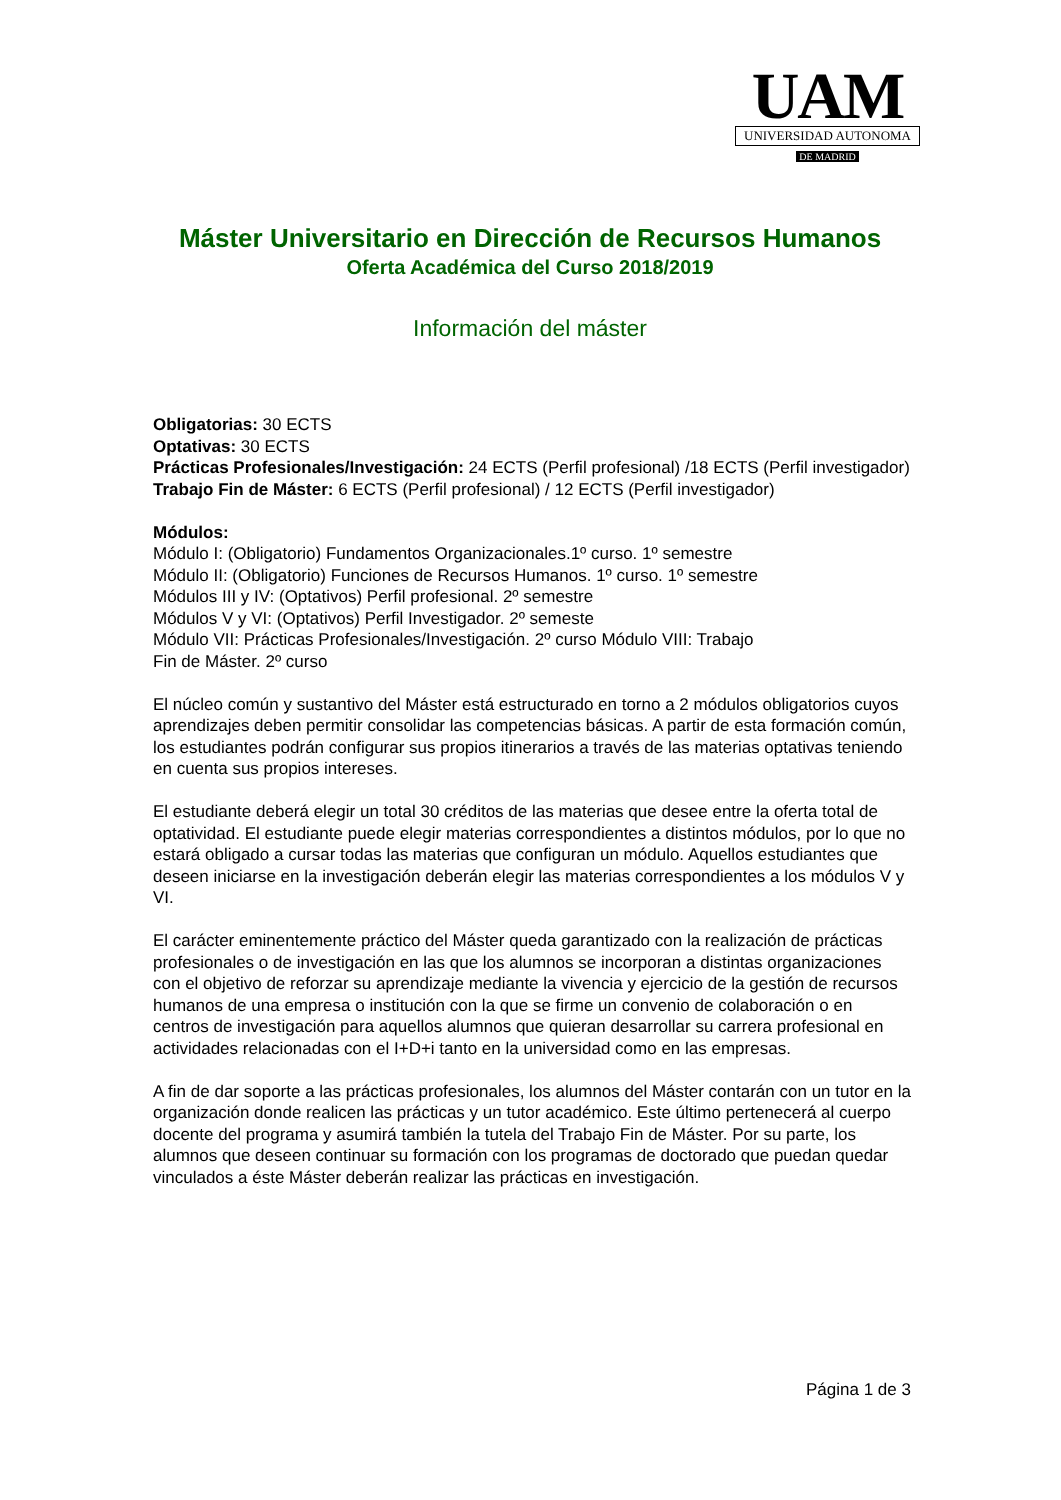UAM
UNIVERSIDAD AUTONOMA
DE MADRID
Máster Universitario en Dirección de Recursos Humanos
Oferta Académica del Curso 2018/2019
Información del máster
Obligatorias: 30 ECTS
Optativas: 30 ECTS
Prácticas Profesionales/Investigación: 24 ECTS (Perfil profesional) /18 ECTS (Perfil investigador)
Trabajo Fin de Máster: 6 ECTS (Perfil profesional) / 12 ECTS (Perfil investigador)
Módulos:
Módulo I: (Obligatorio) Fundamentos Organizacionales.1º curso. 1º semestre
Módulo II: (Obligatorio) Funciones de Recursos Humanos. 1º curso. 1º semestre
Módulos III y IV: (Optativos) Perfil profesional. 2º semestre
Módulos V y VI: (Optativos) Perfil Investigador. 2º semeste
Módulo VII: Prácticas Profesionales/Investigación. 2º curso Módulo VIII: Trabajo
Fin de Máster. 2º curso
El núcleo común y sustantivo del Máster está estructurado en torno a 2 módulos obligatorios cuyos aprendizajes deben permitir consolidar las competencias básicas. A partir de esta formación común, los estudiantes podrán configurar sus propios itinerarios a través de las materias optativas teniendo en cuenta sus propios intereses.
El estudiante deberá elegir un total 30 créditos de las materias que desee entre la oferta total de optatividad. El estudiante puede elegir materias correspondientes a distintos módulos, por lo que no estará obligado a cursar todas las materias que configuran un módulo. Aquellos estudiantes que deseen iniciarse en la investigación deberán elegir las materias correspondientes a los módulos V y VI.
El carácter eminentemente práctico del Máster queda garantizado con la realización de prácticas profesionales o de investigación en las que los alumnos se incorporan a distintas organizaciones con el objetivo de reforzar su aprendizaje mediante la vivencia y ejercicio de la gestión de recursos humanos de una empresa o institución con la que se firme un convenio de colaboración o en centros de investigación para aquellos alumnos que quieran desarrollar su carrera profesional en actividades relacionadas con el I+D+i tanto en la universidad como en las empresas.
A fin de dar soporte a las prácticas profesionales, los alumnos del Máster contarán con un tutor en la organización donde realicen las prácticas y un tutor académico. Este último pertenecerá al cuerpo docente del programa y asumirá también la tutela del Trabajo Fin de Máster. Por su parte, los alumnos que deseen continuar su formación con los programas de doctorado que puedan quedar vinculados a éste Máster deberán realizar las prácticas en investigación.
Página 1 de 3